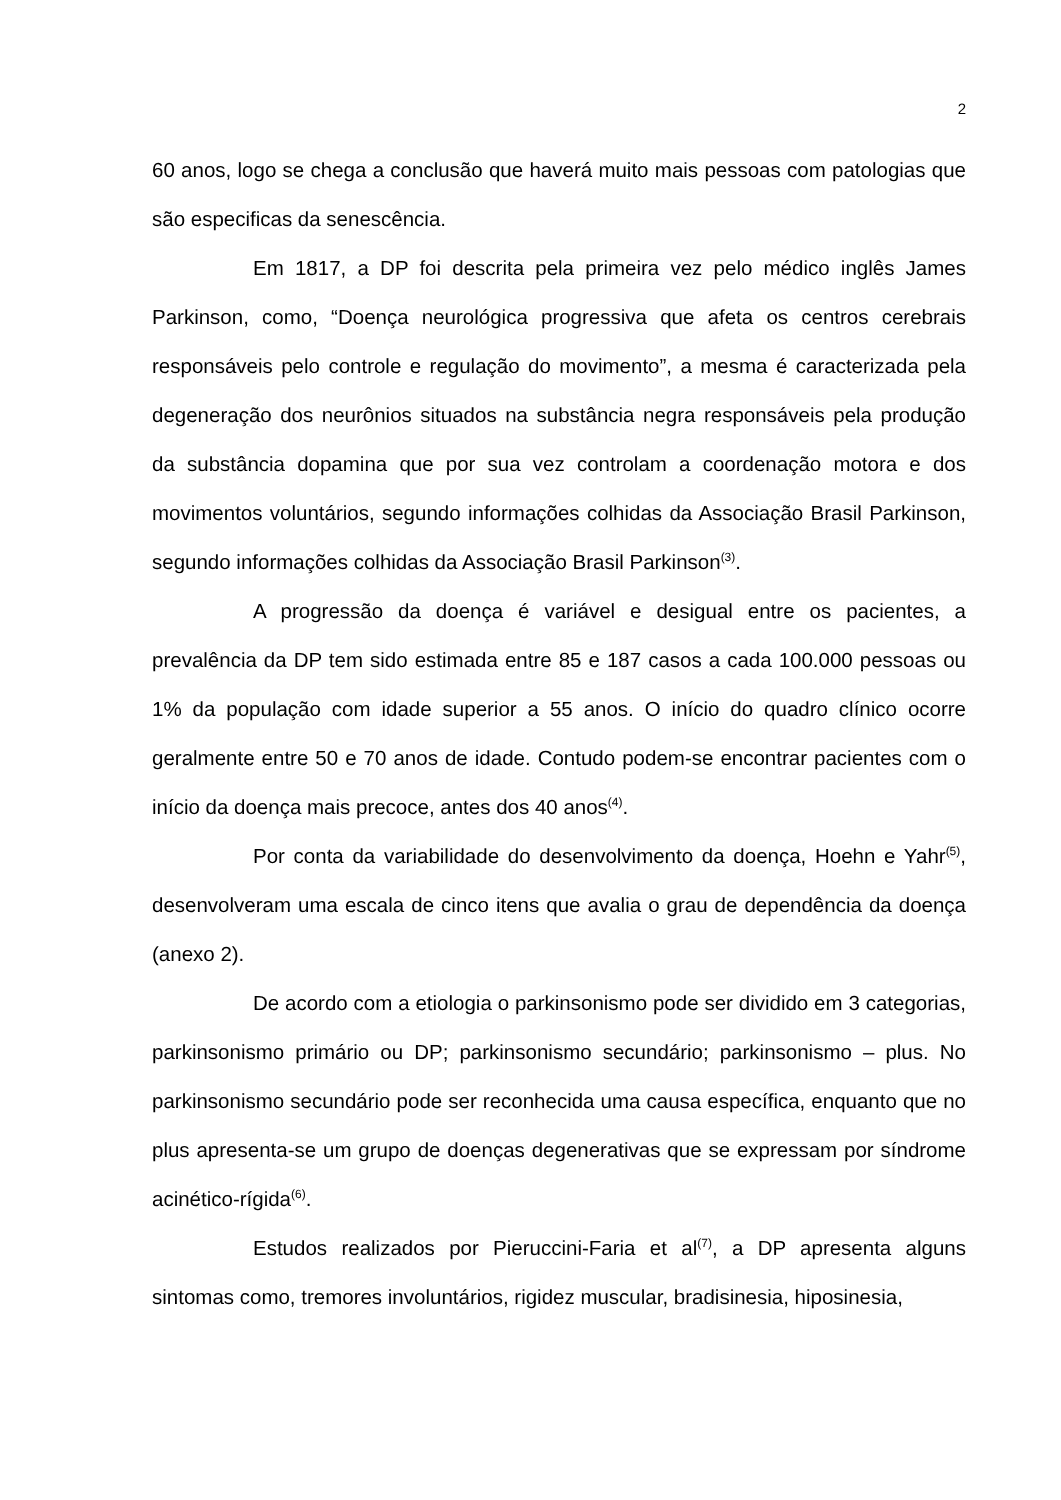2
60 anos, logo se chega a conclusão que haverá muito mais pessoas com patologias que são especificas da senescência.
Em 1817, a DP foi descrita pela primeira vez pelo médico inglês James Parkinson, como, “Doença neurológica progressiva que afeta os centros cerebrais responsáveis pelo controle e regulação do movimento”, a mesma é caracterizada pela degeneração dos neurônios situados na substância negra responsáveis pela produção da substância dopamina que por sua vez controlam a coordenação motora e dos movimentos voluntários, segundo informações colhidas da Associação Brasil Parkinson, segundo informações colhidas da Associação Brasil Parkinson<sup>(3)</sup>.
A progressão da doença é variável e desigual entre os pacientes, a prevalência da DP tem sido estimada entre 85 e 187 casos a cada 100.000 pessoas ou 1% da população com idade superior a 55 anos. O início do quadro clínico ocorre geralmente entre 50 e 70 anos de idade. Contudo podem-se encontrar pacientes com o início da doença mais precoce, antes dos 40 anos<sup>(4)</sup>.
Por conta da variabilidade do desenvolvimento da doença, Hoehn e Yahr<sup>(5)</sup>, desenvolveram uma escala de cinco itens que avalia o grau de dependência da doença (anexo 2).
De acordo com a etiologia o parkinsonismo pode ser dividido em 3 categorias, parkinsonismo primário ou DP; parkinsonismo secundário; parkinsonismo – plus. No parkinsonismo secundário pode ser reconhecida uma causa específica, enquanto que no plus apresenta-se um grupo de doenças degenerativas que se expressam por síndrome acinético-rígida<sup>(6)</sup>.
Estudos realizados por Pieruccini-Faria et al<sup>(7)</sup>, a DP apresenta alguns sintomas como, tremores involuntários, rigidez muscular, bradisinesia, hiposinesia,